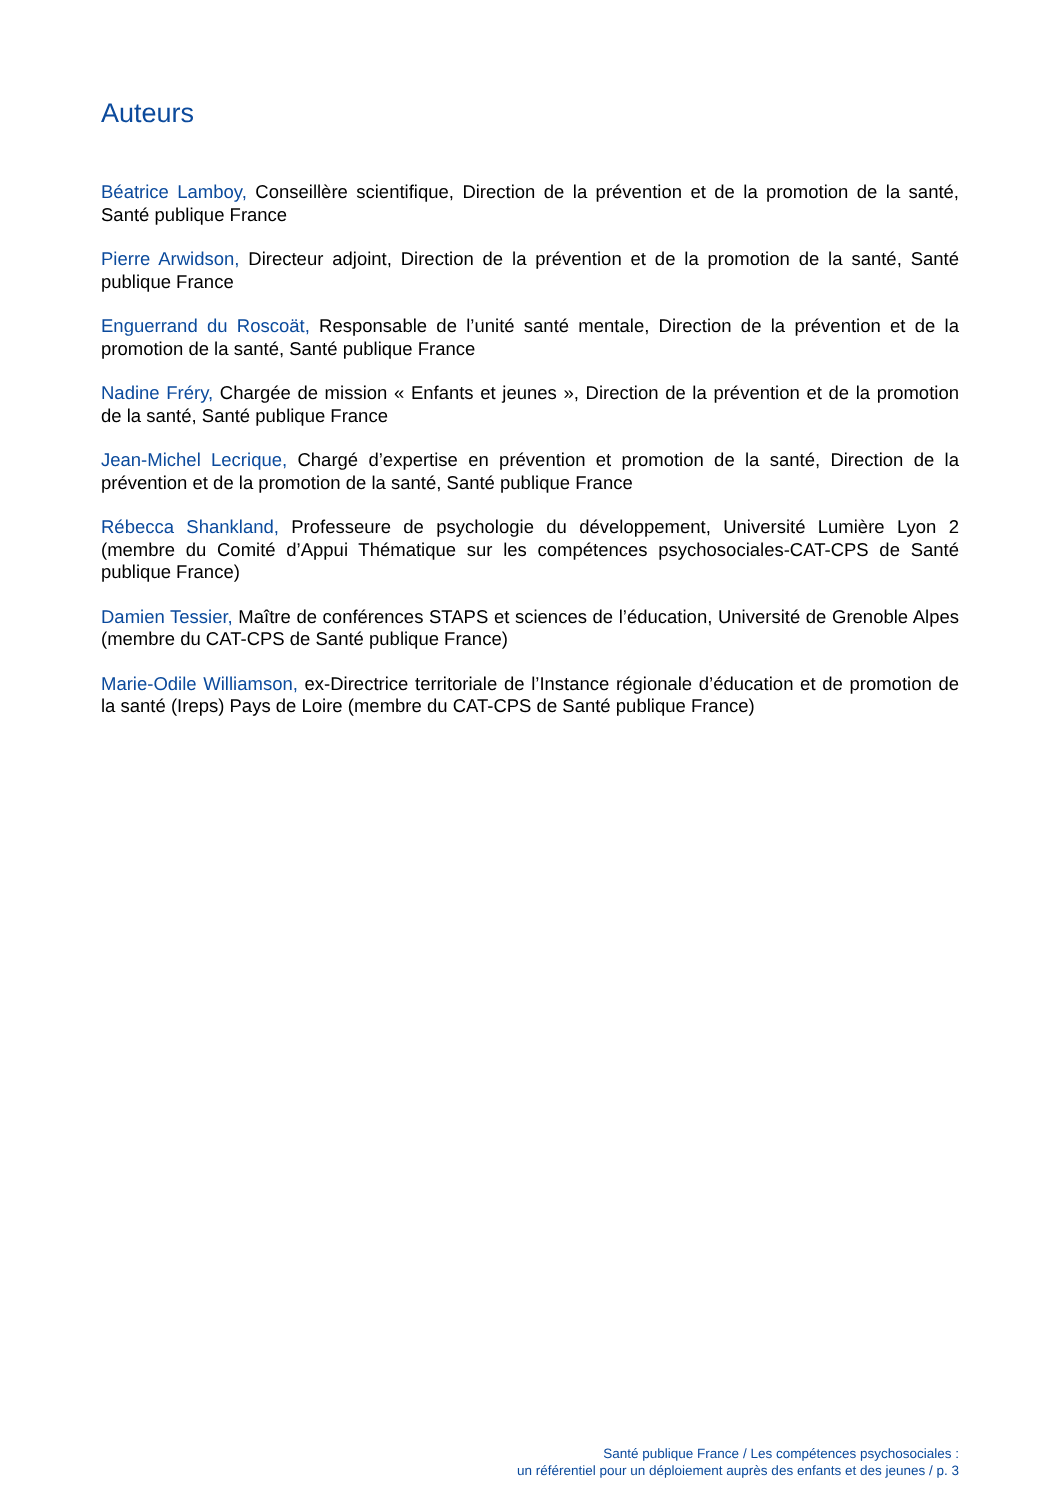Auteurs
Béatrice Lamboy, Conseillère scientifique, Direction de la prévention et de la promotion de la santé, Santé publique France
Pierre Arwidson, Directeur adjoint, Direction de la prévention et de la promotion de la santé, Santé publique France
Enguerrand du Roscoät, Responsable de l’unité santé mentale, Direction de la prévention et de la promotion de la santé, Santé publique France
Nadine Fréry, Chargée de mission « Enfants et jeunes », Direction de la prévention et de la promotion de la santé, Santé publique France
Jean-Michel Lecrique, Chargé d’expertise en prévention et promotion de la santé, Direction de la prévention et de la promotion de la santé, Santé publique France
Rébecca Shankland, Professeure de psychologie du développement, Université Lumière Lyon 2 (membre du Comité d’Appui Thématique sur les compétences psychosociales-CAT-CPS de Santé publique France)
Damien Tessier, Maître de conférences STAPS et sciences de l’éducation, Université de Grenoble Alpes (membre du CAT-CPS de Santé publique France)
Marie-Odile Williamson, ex-Directrice territoriale de l’Instance régionale d’éducation et de promotion de la santé (Ireps) Pays de Loire (membre du CAT-CPS de Santé publique France)
Santé publique France / Les compétences psychosociales :
un référentiel pour un déploiement auprès des enfants et des jeunes / p. 3